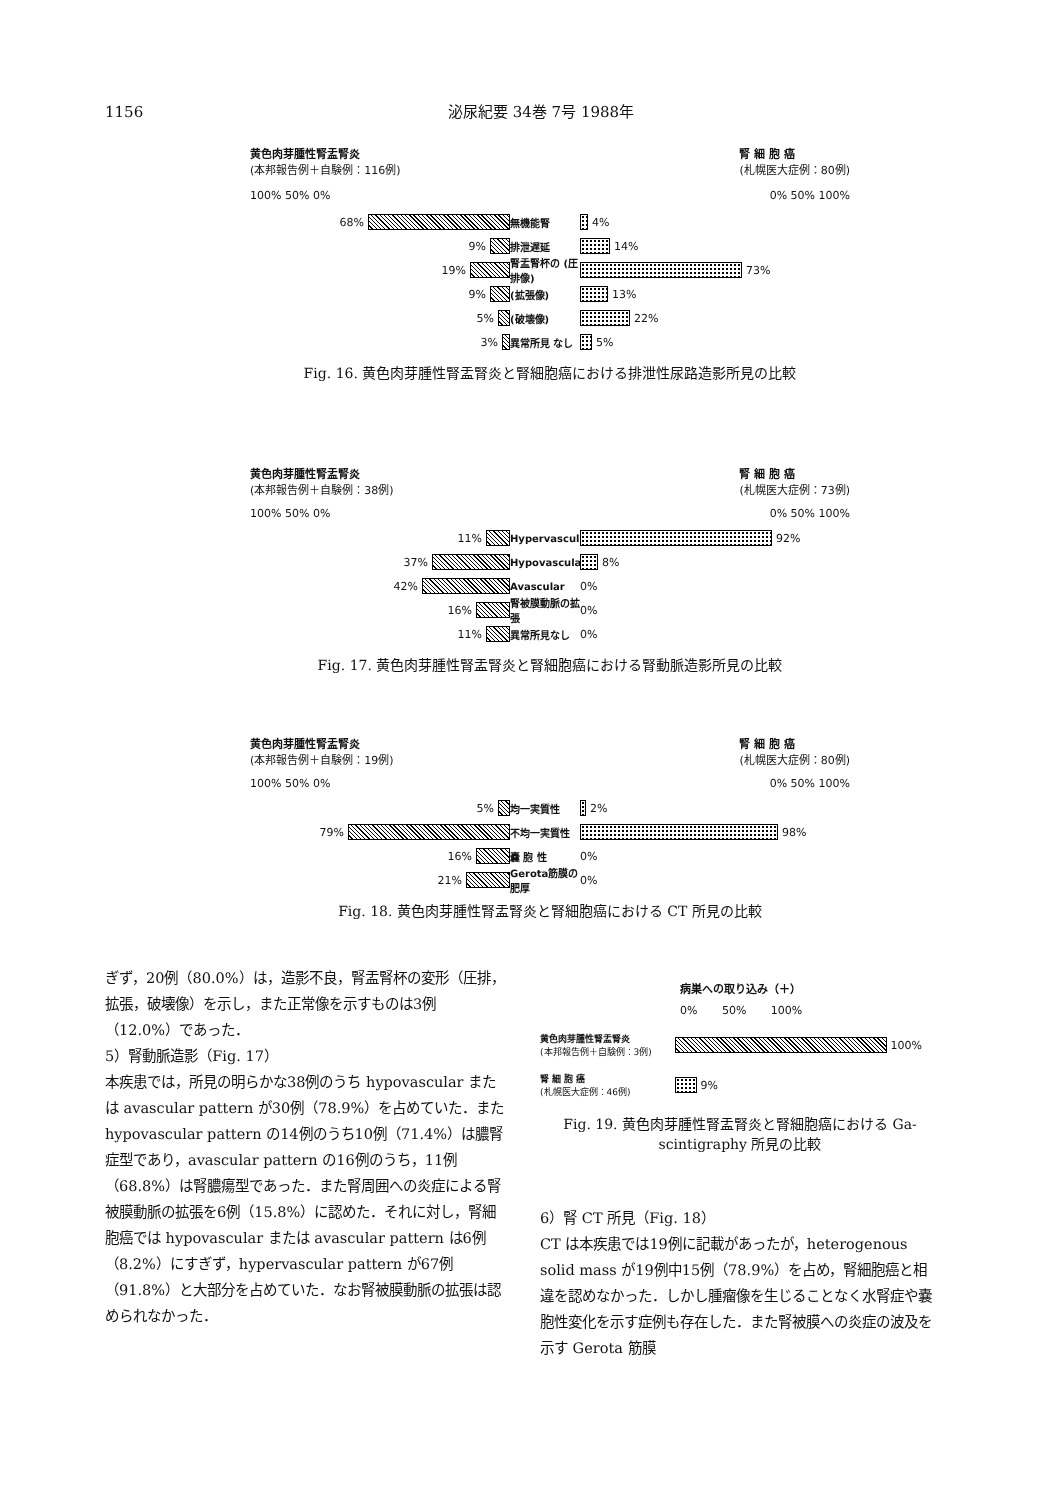1156 泌尿紀要 34巻 7号 1988年
黄色肉芽腫性腎盂腎炎
(本邦報告例＋自験例：116例)
腎 細 胞 癌
(札幌医大症例：80例)
100% 50% 0% 0% 50% 100%
68% 無機能腎 4%
9% 排泄遅延 14%
19%
腎盂腎杯の (圧排像)
73%
9% (拡張像) 13%
5% (破壊像) 22%
3% 異常所見 なし 5%
Fig. 16. 黄色肉芽腫性腎盂腎炎と腎細胞癌における排泄性尿路造影所見の比較
黄色肉芽腫性腎盂腎炎
(本邦報告例＋自験例：38例)
腎 細 胞 癌
(札幌医大症例：73例)
100% 50% 0% 0% 50% 100%
11%
Hypervascular
92%
37%
Hypovascular
8%
42% Avascular 0%
16%
腎被膜動脈の拡張
0%
11% 異常所見なし 0%
Fig. 17. 黄色肉芽腫性腎盂腎炎と腎細胞癌における腎動脈造影所見の比較
黄色肉芽腫性腎盂腎炎
(本邦報告例＋自験例：19例)
腎 細 胞 癌
(札幌医大症例：80例)
100% 50% 0% 0% 50% 100%
5% 均一実質性 2%
79% 不均一実質性 98%
16% 嚢 胞 性 0%
21%
Gerota筋膜の肥厚
0%
Fig. 18. 黄色肉芽腫性腎盂腎炎と腎細胞癌における CT 所見の比較
ぎず，20例（80.0%）は，造影不良，腎盂腎杯の変形（圧排，拡張，破壊像）を示し，また正常像を示すものは3例（12.0%）であった．
5）腎動脈造影（Fig. 17）
本疾患では，所見の明らかな38例のうち hypovascular または avascular pattern が30例（78.9%）を占めていた．また hypovascular pattern の14例のうち10例（71.4%）は膿腎症型であり，avascular pattern の16例のうち，11例（68.8%）は腎膿瘍型であった．また腎周囲への炎症による腎被膜動脈の拡張を6例（15.8%）に認めた．それに対し，腎細胞癌では hypovascular または avascular pattern は6例（8.2%）にすぎず，hypervascular pattern が67例（91.8%）と大部分を占めていた．なお腎被膜動脈の拡張は認められなかった．
病巣への取り込み（＋）
0% 50% 100%
黄色肉芽腫性腎盂腎炎
(本邦報告例＋自験例：3例)
100%
腎 細 胞 癌
(札幌医大症例：46例)
9%
Fig. 19. 黄色肉芽腫性腎盂腎炎と腎細胞癌における Ga-scintigraphy 所見の比較
6）腎 CT 所見（Fig. 18）
CT は本疾患では19例に記載があったが，heterogenous solid mass が19例中15例（78.9%）を占め，腎細胞癌と相違を認めなかった．しかし腫瘤像を生じることなく水腎症や嚢胞性変化を示す症例も存在した．また腎被膜への炎症の波及を示す Gerota 筋膜